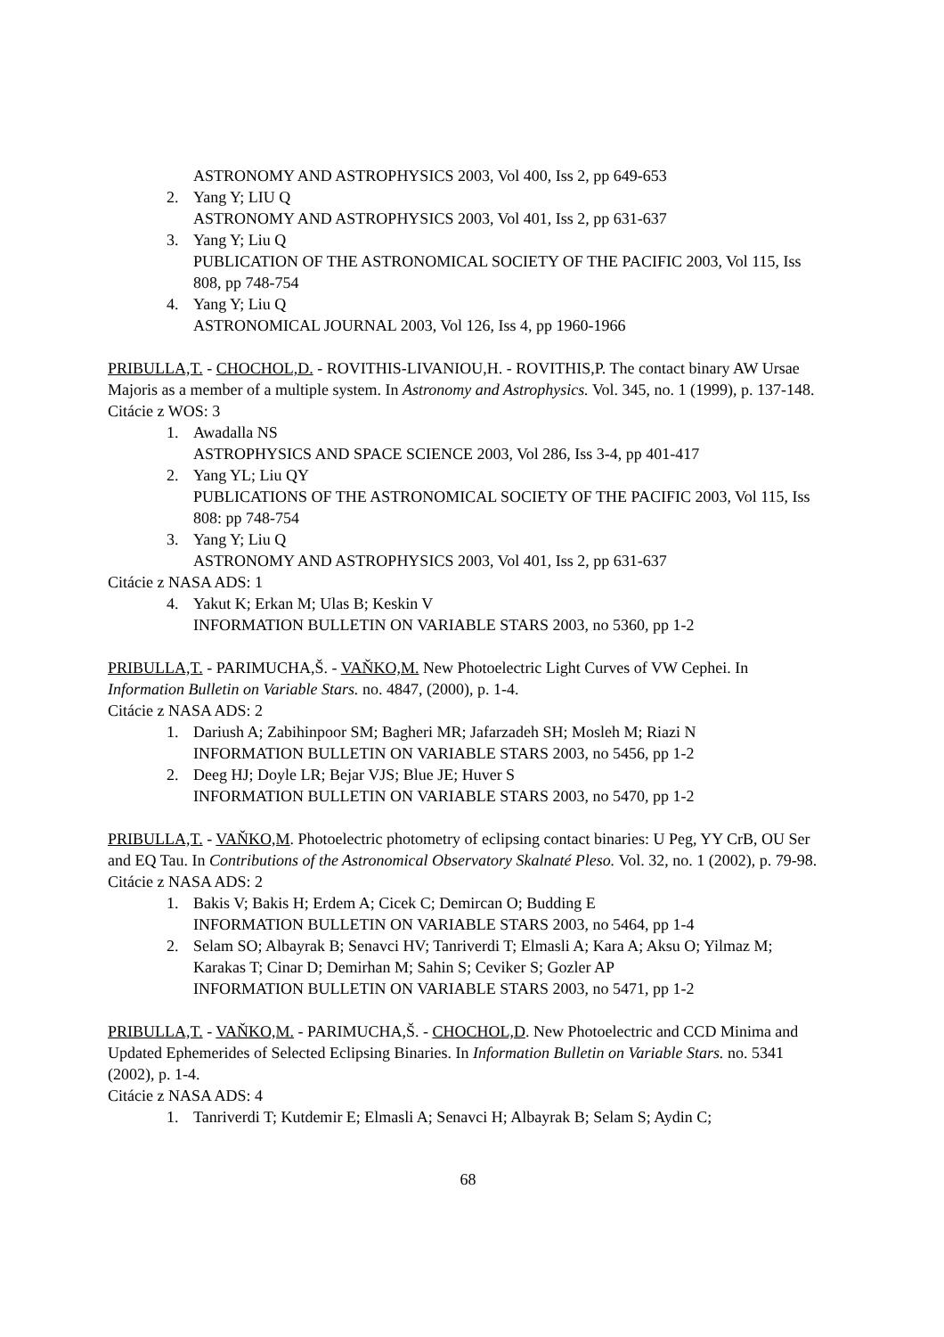ASTRONOMY AND ASTROPHYSICS 2003, Vol 400, Iss 2, pp 649-653
2. Yang Y; LIU Q
ASTRONOMY AND ASTROPHYSICS 2003, Vol 401, Iss 2, pp 631-637
3. Yang Y; Liu Q
PUBLICATION OF THE ASTRONOMICAL SOCIETY OF THE PACIFIC 2003, Vol 115, Iss 808, pp 748-754
4. Yang Y; Liu Q
ASTRONOMICAL JOURNAL 2003, Vol 126, Iss 4, pp 1960-1966
PRIBULLA,T. - CHOCHOL,D. - ROVITHIS-LIVANIOU,H. - ROVITHIS,P. The contact binary AW Ursae Majoris as a member of a multiple system. In Astronomy and Astrophysics. Vol. 345, no. 1 (1999), p. 137-148.
Citácie z WOS: 3
1. Awadalla NS
ASTROPHYSICS AND SPACE SCIENCE 2003, Vol 286, Iss 3-4, pp 401-417
2. Yang YL; Liu QY
PUBLICATIONS OF THE ASTRONOMICAL SOCIETY OF THE PACIFIC 2003, Vol 115, Iss 808: pp 748-754
3. Yang Y; Liu Q
ASTRONOMY AND ASTROPHYSICS 2003, Vol 401, Iss 2, pp 631-637
Citácie z NASA ADS: 1
4. Yakut K; Erkan M; Ulas B; Keskin V
INFORMATION BULLETIN ON VARIABLE STARS 2003, no 5360, pp 1-2
PRIBULLA,T. - PARIMUCHA,Š. - VAŇKO,M. New Photoelectric Light Curves of VW Cephei. In Information Bulletin on Variable Stars. no. 4847, (2000), p. 1-4.
Citácie z NASA ADS: 2
1. Dariush A; Zabihinpoor SM; Bagheri MR; Jafarzadeh SH; Mosleh M; Riazi N
INFORMATION BULLETIN ON VARIABLE STARS 2003, no 5456, pp 1-2
2. Deeg HJ; Doyle LR; Bejar VJS; Blue JE; Huver S
INFORMATION BULLETIN ON VARIABLE STARS 2003, no 5470, pp 1-2
PRIBULLA,T. - VAŇKO,M. Photoelectric photometry of eclipsing contact binaries: U Peg, YY CrB, OU Ser and EQ Tau. In Contributions of the Astronomical Observatory Skalnaté Pleso. Vol. 32, no. 1 (2002), p. 79-98.
Citácie z NASA ADS: 2
1. Bakis V; Bakis H; Erdem A; Cicek C; Demircan O; Budding E
INFORMATION BULLETIN ON VARIABLE STARS 2003, no 5464, pp 1-4
2. Selam SO; Albayrak B; Senavci HV; Tanriverdi T; Elmasli A; Kara A; Aksu O; Yilmaz M; Karakas T; Cinar D; Demirhan M; Sahin S; Ceviker S; Gozler AP
INFORMATION BULLETIN ON VARIABLE STARS 2003, no 5471, pp 1-2
PRIBULLA,T. - VAŇKO,M. - PARIMUCHA,Š. - CHOCHOL,D. New Photoelectric and CCD Minima and Updated Ephemerides of Selected Eclipsing Binaries. In Information Bulletin on Variable Stars. no. 5341 (2002), p. 1-4.
Citácie z NASA ADS: 4
1. Tanriverdi T; Kutdemir E; Elmasli A; Senavci H; Albayrak B; Selam S; Aydin C;
68